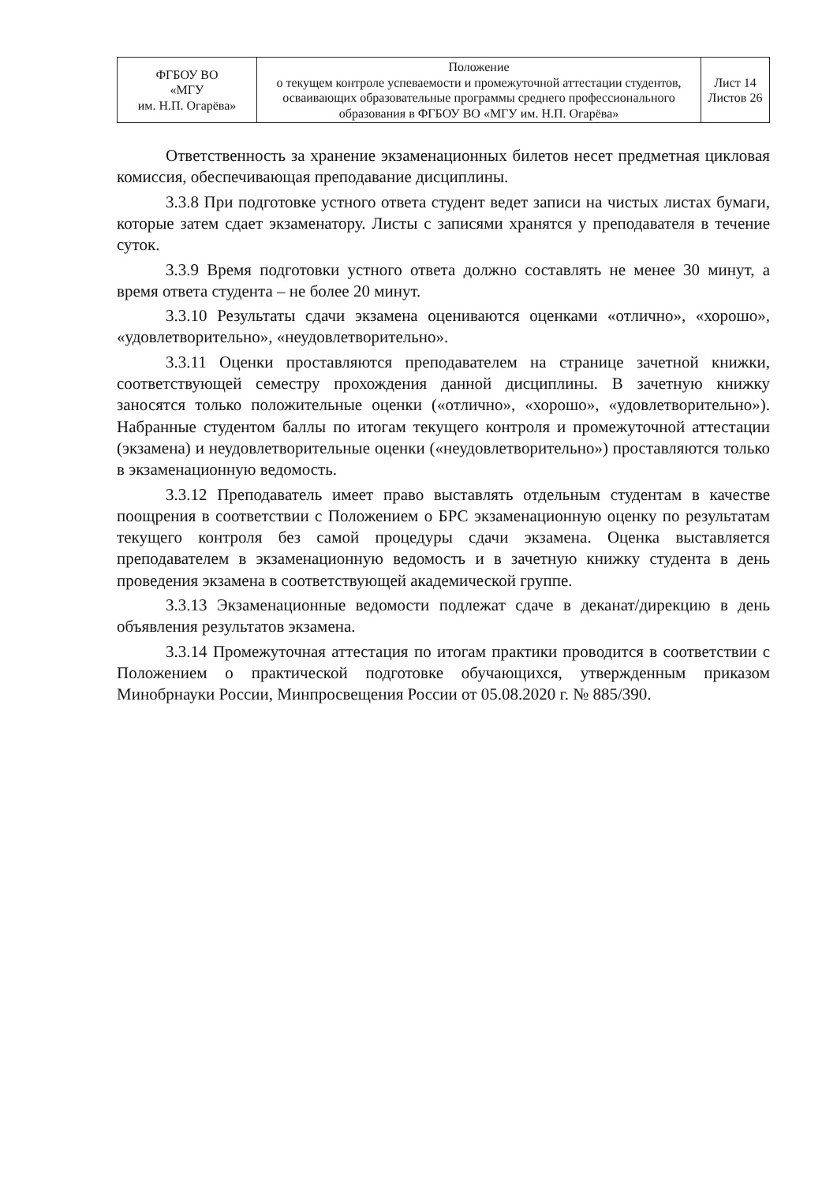| ФГБОУ ВО «МГУ им. Н.П. Огарёва» | Положение о текущем контроле успеваемости и промежуточной аттестации студентов, осваивающих образовательные программы среднего профессионального образования в ФГБОУ ВО «МГУ им. Н.П. Огарёва» | Лист 14 Листов 26 |
Ответственность за хранение экзаменационных билетов несет предметная цикловая комиссия, обеспечивающая преподавание дисциплины.
3.3.8 При подготовке устного ответа студент ведет записи на чистых листах бумаги, которые затем сдает экзаменатору. Листы с записями хранятся у преподавателя в течение суток.
3.3.9 Время подготовки устного ответа должно составлять не менее 30 минут, а время ответа студента – не более 20 минут.
3.3.10 Результаты сдачи экзамена оцениваются оценками «отлично», «хорошо», «удовлетворительно», «неудовлетворительно».
3.3.11 Оценки проставляются преподавателем на странице зачетной книжки, соответствующей семестру прохождения данной дисциплины. В зачетную книжку заносятся только положительные оценки («отлично», «хорошо», «удовлетворительно»). Набранные студентом баллы по итогам текущего контроля и промежуточной аттестации (экзамена) и неудовлетворительные оценки («неудовлетворительно») проставляются только в экзаменационную ведомость.
3.3.12 Преподаватель имеет право выставлять отдельным студентам в качестве поощрения в соответствии с Положением о БРС экзаменационную оценку по результатам текущего контроля без самой процедуры сдачи экзамена. Оценка выставляется преподавателем в экзаменационную ведомость и в зачетную книжку студента в день проведения экзамена в соответствующей академической группе.
3.3.13 Экзаменационные ведомости подлежат сдаче в деканат/дирекцию в день объявления результатов экзамена.
3.3.14 Промежуточная аттестация по итогам практики проводится в соответствии с Положением о практической подготовке обучающихся, утвержденным приказом Минобрнауки России, Минпросвещения России от 05.08.2020 г. № 885/390.